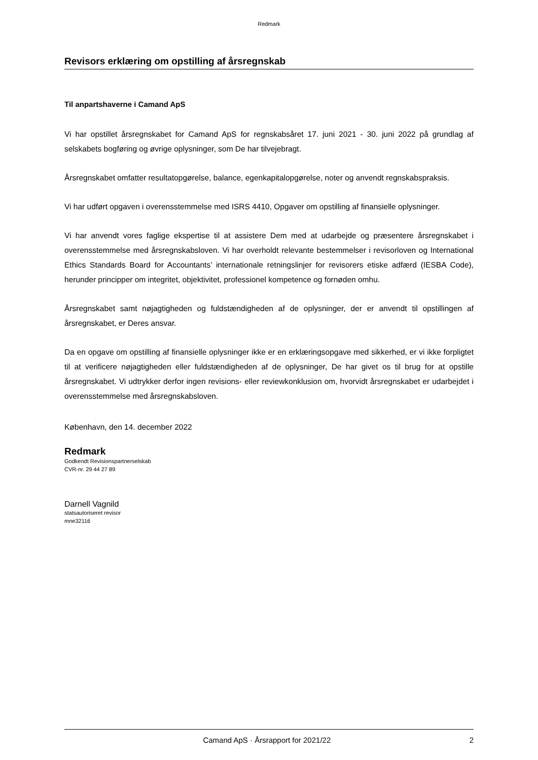Redmark
Revisors erklæring om opstilling af årsregnskab
Til anpartshaverne i Camand ApS
Vi har opstillet årsregnskabet for Camand ApS for regnskabsåret 17. juni 2021 - 30. juni 2022 på grundlag af selskabets bogføring og øvrige oplysninger, som De har tilvejebragt.
Årsregnskabet omfatter resultatopgørelse, balance, egenkapitalopgørelse, noter og anvendt regnskabspraksis.
Vi har udført opgaven i overensstemmelse med ISRS 4410, Opgaver om opstilling af finansielle oplysninger.
Vi har anvendt vores faglige ekspertise til at assistere Dem med at udarbejde og præsentere årsregnskabet i overensstemmelse med årsregnskabsloven. Vi har overholdt relevante bestemmelser i revisorloven og International Ethics Standards Board for Accountants’ internationale retningslinjer for revisorers etiske adfærd (IESBA Code), herunder principper om integritet, objektivitet, professionel kompetence og fornøden omhu.
Årsregnskabet samt nøjagtigheden og fuldstændigheden af de oplysninger, der er anvendt til opstillingen af årsregnskabet, er Deres ansvar.
Da en opgave om opstilling af finansielle oplysninger ikke er en erklæringsopgave med sikkerhed, er vi ikke forpligtet til at verificere nøjagtigheden eller fuldstændigheden af de oplysninger, De har givet os til brug for at opstille årsregnskabet. Vi udtrykker derfor ingen revisions- eller reviewkonklusion om, hvorvidt årsregnskabet er udarbejdet i overensstemmelse med årsregnskabsloven.
København, den 14. december 2022
Redmark
Godkendt Revisionspartnerselskab
CVR-nr. 29 44 27 89
Darnell Vagnild
statsautoriseret revisor
mne32116
Camand ApS · Årsrapport for 2021/22 2